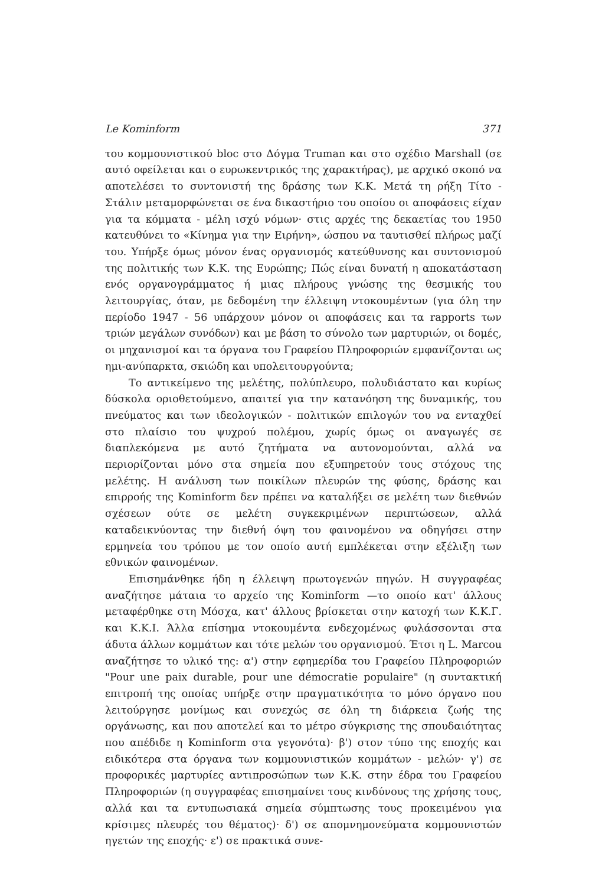Le Kominform 371
του κομμουνιστικού bloc στο Δόγμα Truman και στο σχέδιο Marshall (σε αυτό οφείλεται και ο ευρωκεντρικός της χαρακτήρας), με αρχικό σκοπό να αποτελέσει το συντονιστή της δράσης των Κ.Κ. Μετά τη ρήξη Τίτο - Στάλιν μεταμορφώνεται σε ένα δικαστήριο του οποίου οι αποφάσεις είχαν για τα κόμματα - μέλη ισχύ νόμων· στις αρχές της δεκαετίας του 1950 κατευθύνει το «Κίνημα για την Ειρήνη», ώσπου να ταυτισθεί πλήρως μαζί του. Υπήρξε όμως μόνον ένας οργανισμός κατεύθυνσης και συντονισμού της πολιτικής των Κ.Κ. της Ευρώπης; Πώς είναι δυνατή η αποκατάσταση ενός οργανογράμματος ή μιας πλήρους γνώσης της θεσμικής του λειτουργίας, όταν, με δεδομένη την έλλειψη ντοκουμέντων (για όλη την περίοδο 1947 - 56 υπάρχουν μόνον οι αποφάσεις και τα rapports των τριών μεγάλων συνόδων) και με βάση το σύνολο των μαρτυριών, οι δομές, οι μηχανισμοί και τα όργανα του Γραφείου Πληροφοριών εμφανίζονται ως ημι-ανύπαρκτα, σκιώδη και υπολειτουργούντα;
Το αντικείμενο της μελέτης, πολύπλευρο, πολυδιάστατο και κυρίως δύσκολα οριοθετούμενο, απαιτεί για την κατανόηση της δυναμικής, του πνεύματος και των ιδεολογικών - πολιτικών επιλογών του να ενταχθεί στο πλαίσιο του ψυχρού πολέμου, χωρίς όμως οι αναγωγές σε διαπλεκόμενα με αυτό ζητήματα να αυτονομούνται, αλλά να περιορίζονται μόνο στα σημεία που εξυπηρετούν τους στόχους της μελέτης. Η ανάλυση των ποικίλων πλευρών της φύσης, δράσης και επιρροής της Kominform δεν πρέπει να καταλήξει σε μελέτη των διεθνών σχέσεων ούτε σε μελέτη συγκεκριμένων περιπτώσεων, αλλά καταδεικνύοντας την διεθνή όψη του φαινομένου να οδηγήσει στην ερμηνεία του τρόπου με τον οποίο αυτή εμπλέκεται στην εξέλιξη των εθνικών φαινομένων.
Επισημάνθηκε ήδη η έλλειψη πρωτογενών πηγών. Η συγγραφέας αναζήτησε μάταια το αρχείο της Kominform —το οποίο κατ' άλλους μεταφέρθηκε στη Μόσχα, κατ' άλλους βρίσκεται στην κατοχή των Κ.Κ.Γ. και Κ.Κ.Ι. Άλλα επίσημα ντοκουμέντα ενδεχομένως φυλάσσονται στα άδυτα άλλων κομμάτων και τότε μελών του οργανισμού. Έτσι η L. Marcou αναζήτησε το υλικό της: α') στην εφημερίδα του Γραφείου Πληροφοριών "Pour une paix durable, pour une démocratie populaire" (η συντακτική επιτροπή της οποίας υπήρξε στην πραγματικότητα το μόνο όργανο που λειτούργησε μονίμως και συνεχώς σε όλη τη διάρκεια ζωής της οργάνωσης, και που αποτελεί και το μέτρο σύγκρισης της σπουδαιότητας που απέδιδε η Kominform στα γεγονότα)· β') στον τύπο της εποχής και ειδικότερα στα όργανα των κομμουνιστικών κομμάτων - μελών· γ') σε προφορικές μαρτυρίες αντιπροσώπων των Κ.Κ. στην έδρα του Γραφείου Πληροφοριών (η συγγραφέας επισημαίνει τους κινδύνους της χρήσης τους, αλλά και τα εντυπωσιακά σημεία σύμπτωσης τους προκειμένου για κρίσιμες πλευρές του θέματος)· δ') σε απομνημονεύματα κομμουνιστών ηγετών της εποχής· ε') σε πρακτικά συνε-